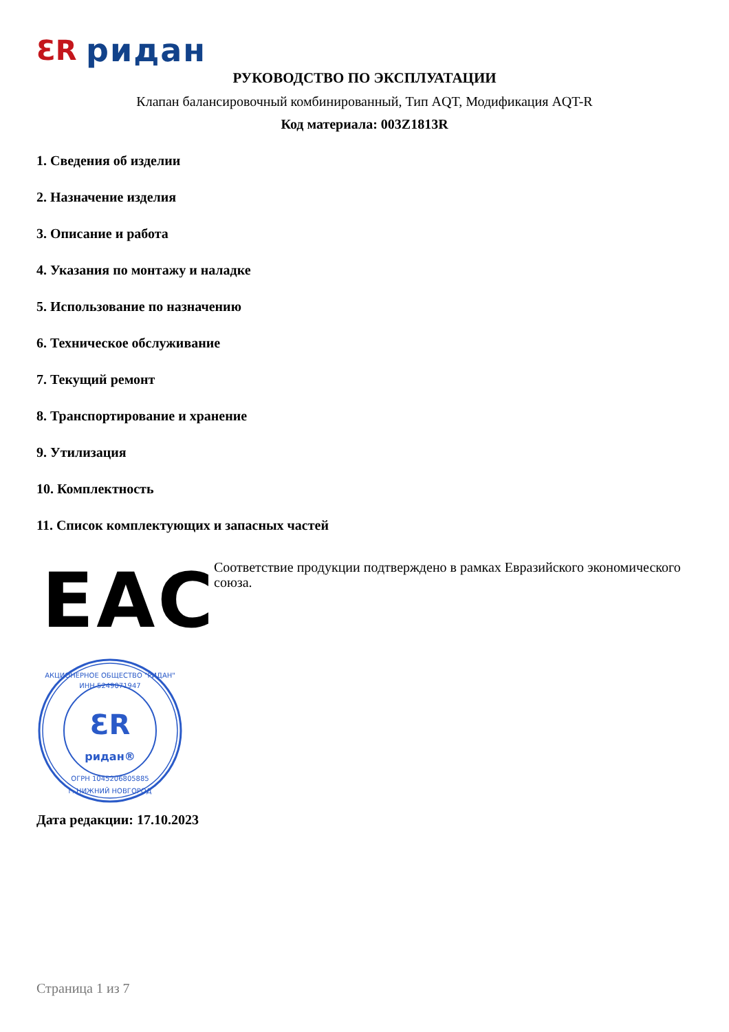ƐR ридан
РУКОВОДСТВО ПО ЭКСПЛУАТАЦИИ
Клапан балансировочный комбинированный, Тип AQT, Модификация AQT-R
Код материала: 003Z1813R
1. Сведения об изделии
2. Назначение изделия
3. Описание и работа
4. Указания по монтажу и наладке
5. Использование по назначению
6. Техническое обслуживание
7. Текущий ремонт
8. Транспортирование и хранение
9. Утилизация
10. Комплектность
11. Список комплектующих и запасных частей
EAC
Соответствие продукции подтверждено в рамках Евразийского экономического союза.
ƐR
ридан®
АКЦИОНЕРНОЕ ОБЩЕСТВО "РИДАН"
ИНН 5249071947
ОГРН 1045206805885
г. НИЖНИЙ НОВГОРОД
Дата редакции: 17.10.2023
Страница 1 из 7